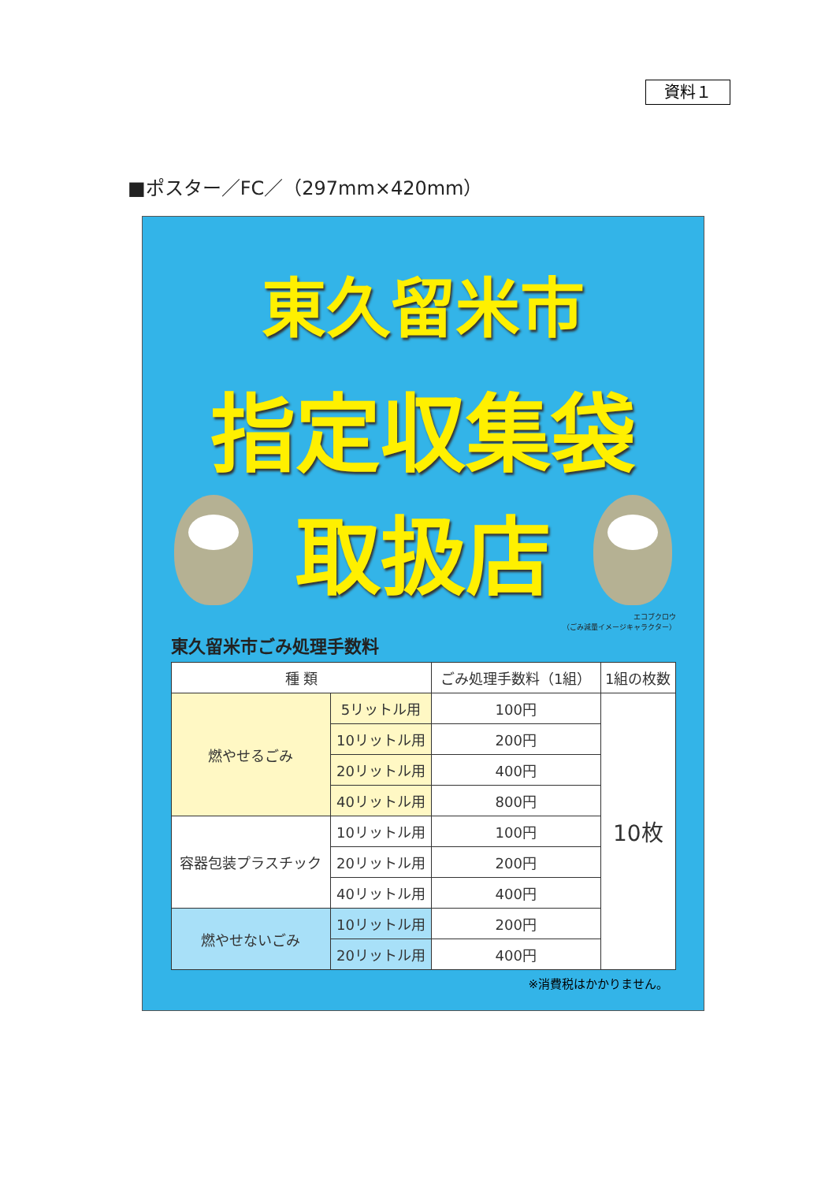資料１
■ポスター／FC／（297mm×420mm）
東久留米市
指定収集袋
取扱店
エコブクロウ
（ごみ減量イメージキャラクター）
東久留米市ごみ処理手数料
| 種 類 | | ごみ処理手数料（1組） | 1組の枚数 |
| --- | --- | --- | --- |
| 燃やせるごみ | 5リットル用 | 100円 | 10枚 |
| | 10リットル用 | 200円 | |
| | 20リットル用 | 400円 | |
| | 40リットル用 | 800円 | |
| 容器包装プラスチック | 10リットル用 | 100円 | |
| | 20リットル用 | 200円 | |
| | 40リットル用 | 400円 | |
| 燃やせないごみ | 10リットル用 | 200円 | |
| | 20リットル用 | 400円 | |
※消費税はかかりません。